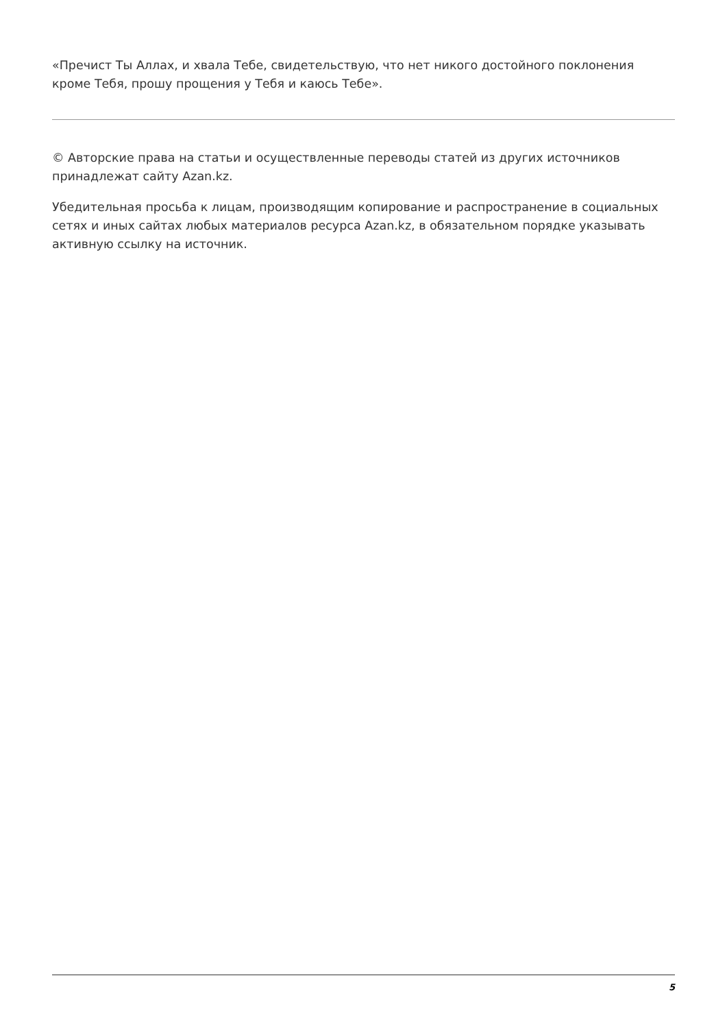«Пречист Ты Аллах, и хвала Тебе, свидетельствую, что нет никого достойного поклонения кроме Тебя, прошу прощения у Тебя и каюсь Тебе».
© Авторские права на статьи и осуществленные переводы статей из других источников принадлежат сайту Azan.kz.
Убедительная просьба к лицам, производящим копирование и распространение в социальных сетях и иных сайтах любых материалов ресурса Azan.kz, в обязательном порядке указывать активную ссылку на источник.
5